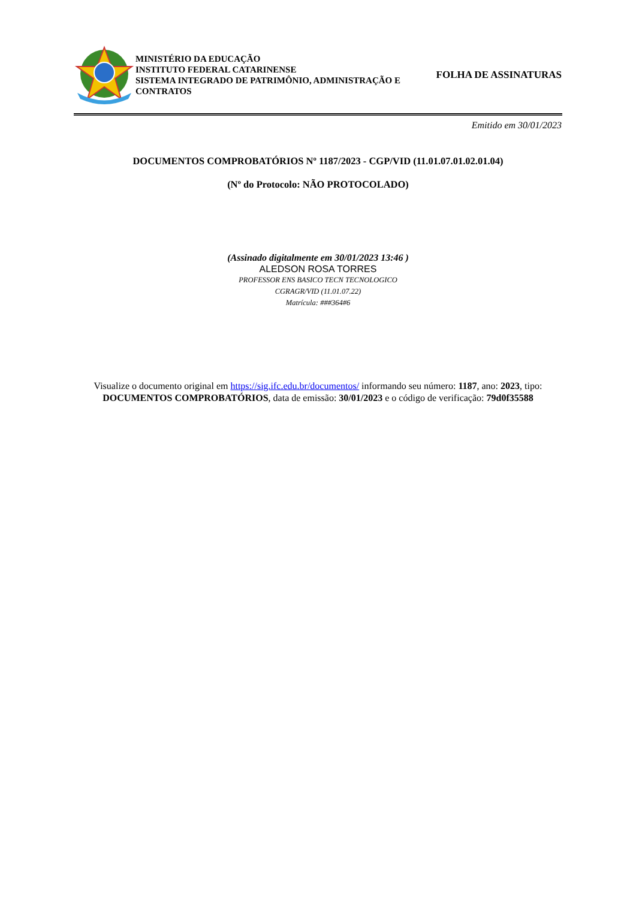MINISTÉRIO DA EDUCAÇÃO
INSTITUTO FEDERAL CATARINENSE
SISTEMA INTEGRADO DE PATRIMÔNIO, ADMINISTRAÇÃO E CONTRATOS
FOLHA DE ASSINATURAS
Emitido em 30/01/2023
DOCUMENTOS COMPROBATÓRIOS Nº 1187/2023 - CGP/VID (11.01.07.01.02.01.04)
(Nº do Protocolo: NÃO PROTOCOLADO)
(Assinado digitalmente em 30/01/2023 13:46 )
ALEDSON ROSA TORRES
PROFESSOR ENS BASICO TECN TECNOLOGICO
CGRAGR/VID (11.01.07.22)
Matrícula: ###364#6
Visualize o documento original em https://sig.ifc.edu.br/documentos/ informando seu número: 1187, ano: 2023, tipo:
DOCUMENTOS COMPROBATÓRIOS, data de emissão: 30/01/2023 e o código de verificação: 79d0f35588